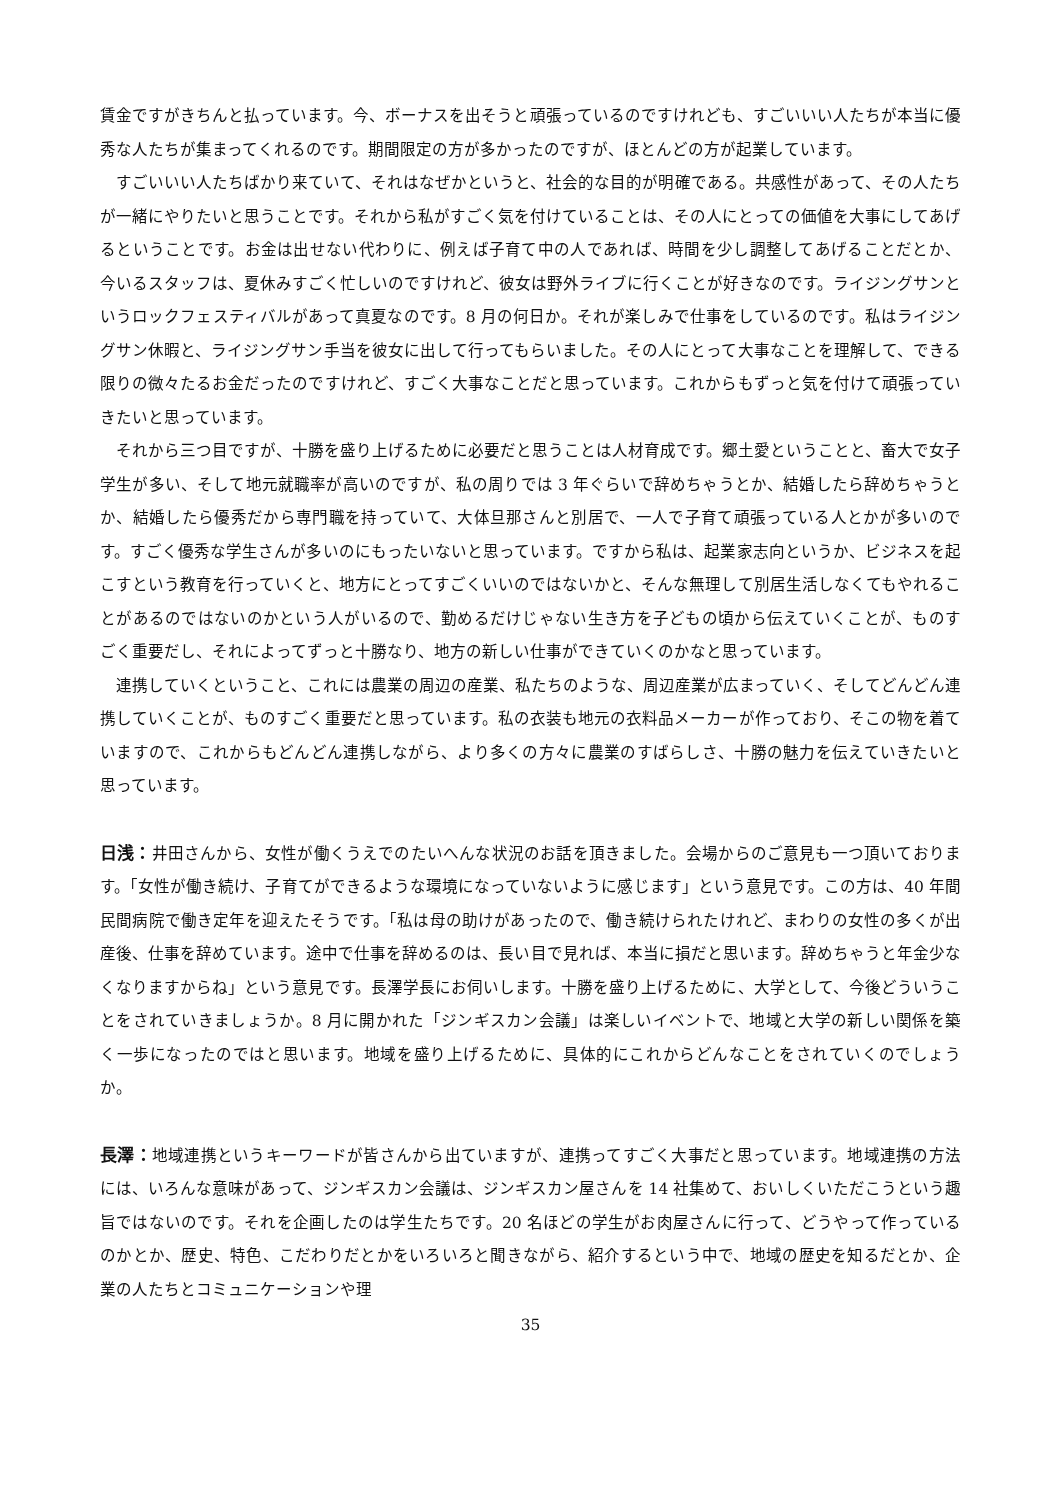賃金ですがきちんと払っています。今、ボーナスを出そうと頑張っているのですけれども、すごいいい人たちが本当に優秀な人たちが集まってくれるのです。期間限定の方が多かったのですが、ほとんどの方が起業しています。
すごいいい人たちばかり来ていて、それはなぜかというと、社会的な目的が明確である。共感性があって、その人たちが一緒にやりたいと思うことです。それから私がすごく気を付けていることは、その人にとっての価値を大事にしてあげるということです。お金は出せない代わりに、例えば子育て中の人であれば、時間を少し調整してあげることだとか、今いるスタッフは、夏休みすごく忙しいのですけれど、彼女は野外ライブに行くことが好きなのです。ライジングサンというロックフェスティバルがあって真夏なのです。8 月の何日か。それが楽しみで仕事をしているのです。私はライジングサン休暇と、ライジングサン手当を彼女に出して行ってもらいました。その人にとって大事なことを理解して、できる限りの微々たるお金だったのですけれど、すごく大事なことだと思っています。これからもずっと気を付けて頑張っていきたいと思っています。
それから三つ目ですが、十勝を盛り上げるために必要だと思うことは人材育成です。郷土愛ということと、畜大で女子学生が多い、そして地元就職率が高いのですが、私の周りでは 3 年ぐらいで辞めちゃうとか、結婚したら辞めちゃうとか、結婚したら優秀だから専門職を持っていて、大体旦那さんと別居で、一人で子育て頑張っている人とかが多いのです。すごく優秀な学生さんが多いのにもったいないと思っています。ですから私は、起業家志向というか、ビジネスを起こすという教育を行っていくと、地方にとってすごくいいのではないかと、そんな無理して別居生活しなくてもやれることがあるのではないのかという人がいるので、勤めるだけじゃない生き方を子どもの頃から伝えていくことが、ものすごく重要だし、それによってずっと十勝なり、地方の新しい仕事ができていくのかなと思っています。
連携していくということ、これには農業の周辺の産業、私たちのような、周辺産業が広まっていく、そしてどんどん連携していくことが、ものすごく重要だと思っています。私の衣装も地元の衣料品メーカーが作っており、そこの物を着ていますので、これからもどんどん連携しながら、より多くの方々に農業のすばらしさ、十勝の魅力を伝えていきたいと思っています。
日浅：井田さんから、女性が働くうえでのたいへんな状況のお話を頂きました。会場からのご意見も一つ頂いております。「女性が働き続け、子育てができるような環境になっていないように感じます」という意見です。この方は、40 年間民間病院で働き定年を迎えたそうです。「私は母の助けがあったので、働き続けられたけれど、まわりの女性の多くが出産後、仕事を辞めています。途中で仕事を辞めるのは、長い目で見れば、本当に損だと思います。辞めちゃうと年金少なくなりますからね」という意見です。長澤学長にお伺いします。十勝を盛り上げるために、大学として、今後どういうことをされていきましょうか。8 月に開かれた「ジンギスカン会議」は楽しいイベントで、地域と大学の新しい関係を築く一歩になったのではと思います。地域を盛り上げるために、具体的にこれからどんなことをされていくのでしょうか。
長澤：地域連携というキーワードが皆さんから出ていますが、連携ってすごく大事だと思っています。地域連携の方法には、いろんな意味があって、ジンギスカン会議は、ジンギスカン屋さんを 14 社集めて、おいしくいただこうという趣旨ではないのです。それを企画したのは学生たちです。20 名ほどの学生がお肉屋さんに行って、どうやって作っているのかとか、歴史、特色、こだわりだとかをいろいろと聞きながら、紹介するという中で、地域の歴史を知るだとか、企業の人たちとコミュニケーションや理
35